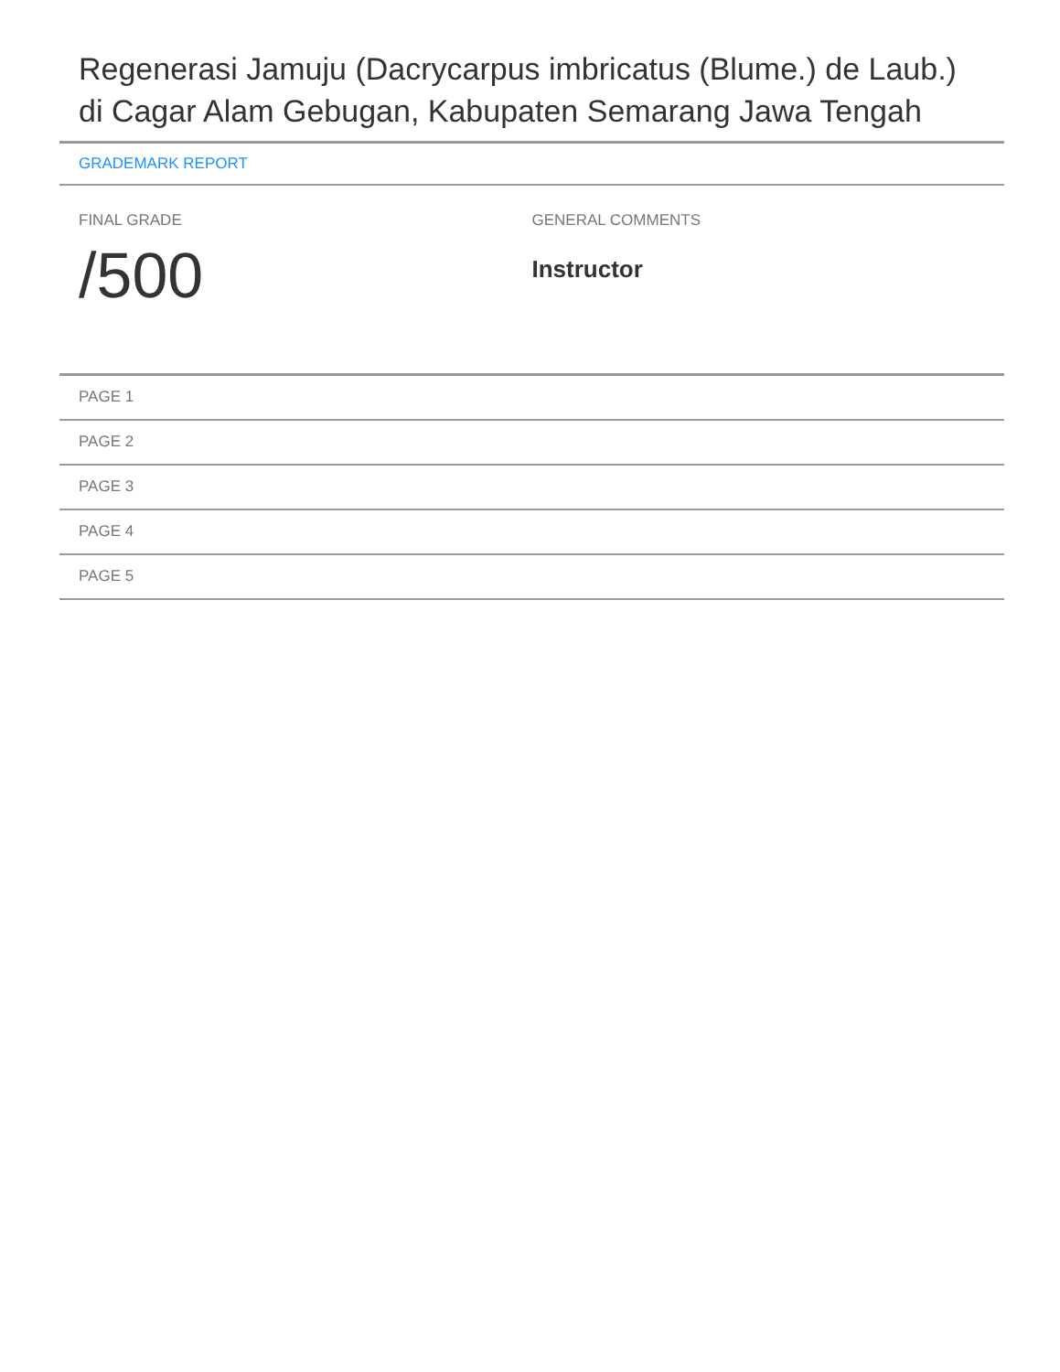Regenerasi Jamuju (Dacrycarpus imbricatus (Blume.) de Laub.) di Cagar Alam Gebugan, Kabupaten Semarang Jawa Tengah
GRADEMARK REPORT
FINAL GRADE
/500
GENERAL COMMENTS
Instructor
PAGE 1
PAGE 2
PAGE 3
PAGE 4
PAGE 5